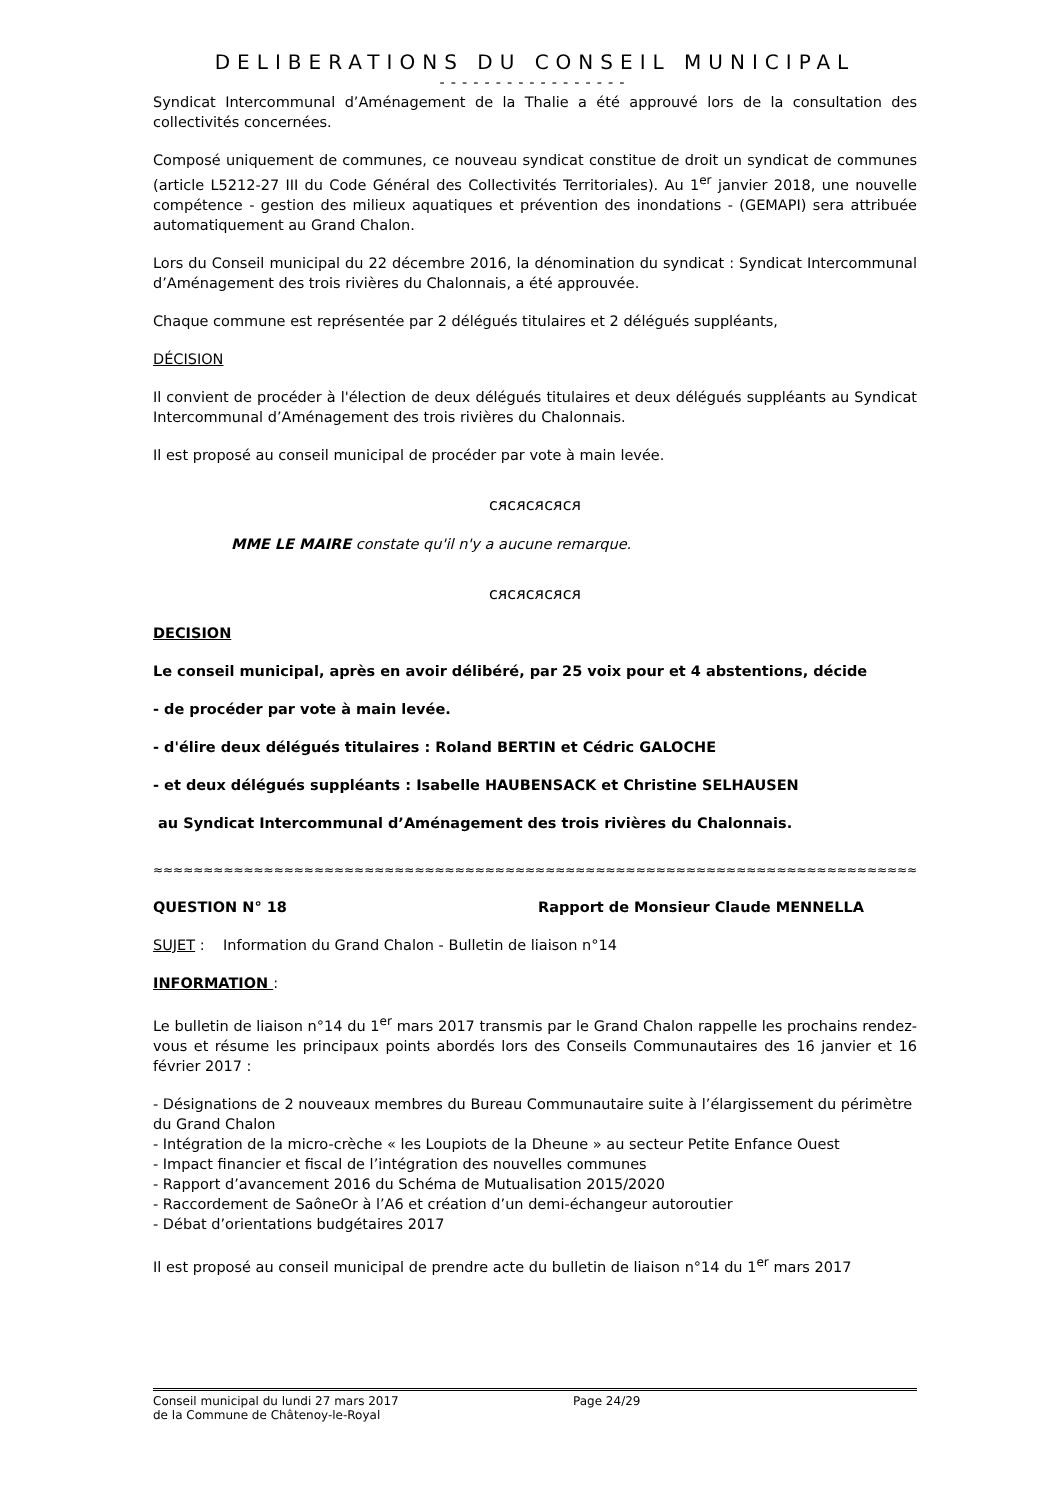DELIBERATIONS DU CONSEIL MUNICIPAL
-----------------
Syndicat Intercommunal d’Aménagement de la Thalie a été approuvé lors de la consultation des collectivités concernées.
Composé uniquement de communes, ce nouveau syndicat constitue de droit un syndicat de communes (article L5212-27 III du Code Général des Collectivités Territoriales). Au 1<sup>er</sup> janvier 2018, une nouvelle compétence - gestion des milieux aquatiques et prévention des inondations - (GEMAPI) sera attribuée automatiquement au Grand Chalon.
Lors du Conseil municipal du 22 décembre 2016, la dénomination du syndicat : Syndicat Intercommunal d’Aménagement des trois rivières du Chalonnais, a été approuvée.
Chaque commune est représentée par 2 délégués titulaires et 2 délégués suppléants,
DÉCISION
Il convient de procéder à l'élection de deux délégués titulaires et deux délégués suppléants au Syndicat Intercommunal d’Aménagement des trois rivières du Chalonnais.
Il est proposé au conseil municipal de procéder par vote à main levée.
ᴄᴙᴄᴙᴄᴙᴄᴙᴄᴙ
MME LE MAIRE constate qu'il n'y a aucune remarque.
ᴄᴙᴄᴙᴄᴙᴄᴙᴄᴙ
DECISION
Le conseil municipal, après en avoir délibéré, par 25 voix pour et 4 abstentions, décide
- de procéder par vote à main levée.
- d'élire deux délégués titulaires : Roland BERTIN et Cédric GALOCHE
- et deux délégués suppléants : Isabelle HAUBENSACK et Christine SELHAUSEN
au Syndicat Intercommunal d’Aménagement des trois rivières du Chalonnais.
≈≈≈≈≈≈≈≈≈≈≈≈≈≈≈≈≈≈≈≈≈≈≈≈≈≈≈≈≈≈≈≈≈≈≈≈≈≈≈≈≈≈≈≈≈≈≈≈≈≈≈≈≈≈≈≈≈≈≈≈≈≈≈≈≈≈≈≈≈≈≈≈≈≈≈≈≈≈≈≈≈≈≈≈≈≈≈≈≈≈≈≈≈≈≈≈
QUESTION N° 18 Rapport de Monsieur Claude MENNELLA
SUJET : Information du Grand Chalon - Bulletin de liaison n°14
INFORMATION :
Le bulletin de liaison n°14 du 1<sup>er</sup> mars 2017 transmis par le Grand Chalon rappelle les prochains rendez-vous et résume les principaux points abordés lors des Conseils Communautaires des 16 janvier et 16 février 2017 :
- Désignations de 2 nouveaux membres du Bureau Communautaire suite à l’élargissement du périmètre du Grand Chalon
- Intégration de la micro-crèche « les Loupiots de la Dheune » au secteur Petite Enfance Ouest
- Impact financier et fiscal de l’intégration des nouvelles communes
- Rapport d’avancement 2016 du Schéma de Mutualisation 2015/2020
- Raccordement de SaôneOr à l’A6 et création d’un demi-échangeur autoroutier
- Débat d’orientations budgétaires 2017
Il est proposé au conseil municipal de prendre acte du bulletin de liaison n°14 du 1<sup>er</sup> mars 2017
Conseil municipal du lundi 27 mars 2017
de la Commune de Châtenoy-le-Royal
Page 24/29